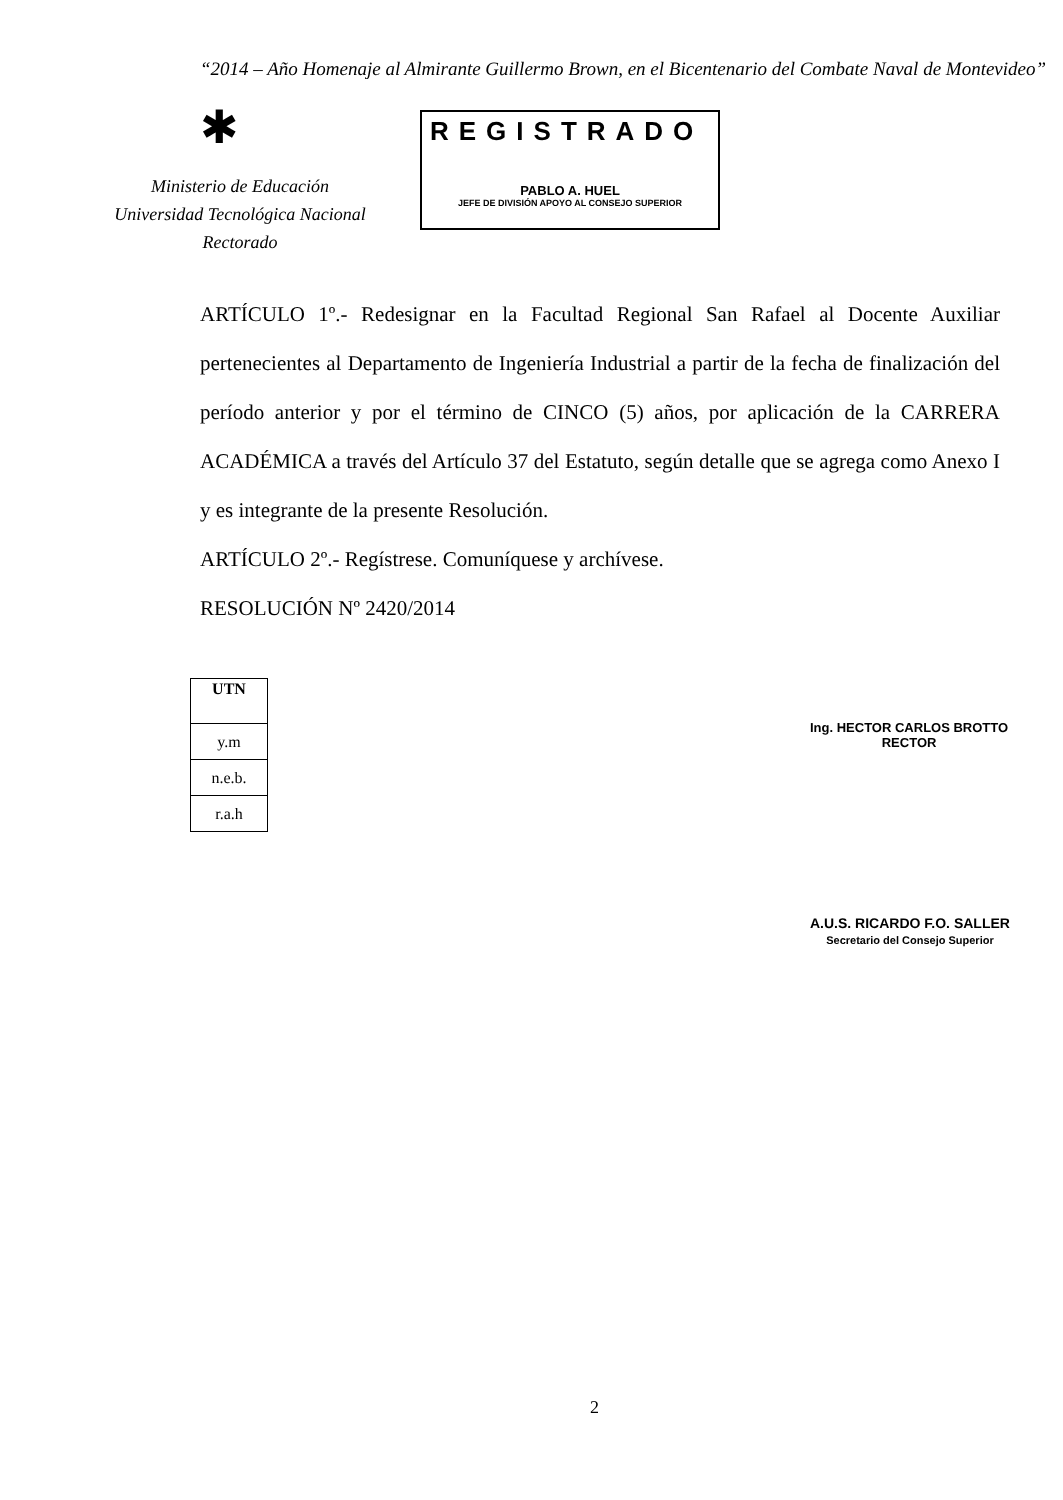“2014 – Año Homenaje al Almirante Guillermo Brown, en el Bicentenario del Combate Naval de Montevideo”
✱
Ministerio de Educación
Universidad Tecnológica Nacional
Rectorado
REGISTRADO
PABLO A. HUEL
JEFE DE DIVISIÓN APOYO AL CONSEJO SUPERIOR
ARTÍCULO 1º.- Redesignar en la Facultad Regional San Rafael al Docente Auxiliar pertenecientes al Departamento de Ingeniería Industrial a partir de la fecha de finalización del período anterior y por el término de CINCO (5) años, por aplicación de la CARRERA ACADÉMICA a través del Artículo 37 del Estatuto, según detalle que se agrega como Anexo I y es integrante de la presente Resolución.
ARTÍCULO 2º.- Regístrese. Comuníquese y archívese.
RESOLUCIÓN Nº 2420/2014
| UTN |
| y.m |
| n.e.b. |
| r.a.h |
Ing. HECTOR CARLOS BROTTO
RECTOR
A.U.S. RICARDO F.O. SALLER
Secretario del Consejo Superior
2